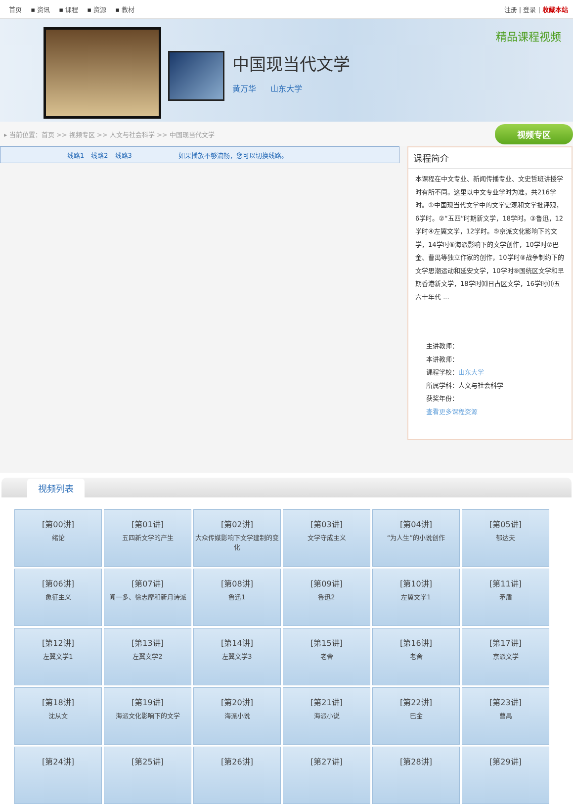首页 ▪ 资讯 ▪ 课程 ▪ 资源 ▪ 教材 注册 | 登录 | 收藏本站
中国现当代文学
黄万华 山东大学
精品课程视频
▸ 当前位置：首页 >> 视频专区 >> 人文与社会科学 >> 中国现当代文学
视频专区
线路1 线路2 线路3 如果播放不够流畅，您可以切换线路。
课程简介
本课程在中文专业、新闻传播专业、文史哲班讲授学时有所不同。这里以中文专业学时为准，共216学时。①中国现当代文学中的文学史观和文学批评观，6学时。②“五四”时期新文学，18学时。③鲁迅，12学时④左翼文学，12学时。⑤京派文化影响下的文学，14学时⑥海派影响下的文学创作，10学时⑦巴金、曹禺等独立作家的创作，10学时⑧战争制约下的文学思潮运动和延安文学，10学时⑨国统区文学和早期香港新文学，18学时⑽日占区文学，16学时⑾五六十年代 ...
主讲教师：
本讲教师：
课程学校：山东大学
所属学科：人文与社会科学
获奖年份：
查看更多课程资源
视频列表
| [第00讲] 绪论 | [第01讲] 五四新文学的产生 | [第02讲] 大众传媒影响下文学建制的变化 | [第03讲] 文学守成主义 | [第04讲] “为人生”的小说创作 | [第05讲] 郁达夫 |
| [第06讲] 象征主义 | [第07讲] 闻一多、徐志摩和新月诗派 | [第08讲] 鲁迅1 | [第09讲] 鲁迅2 | [第10讲] 左翼文学1 | [第11讲] 矛盾 |
| [第12讲] 左翼文学1 | [第13讲] 左翼文学2 | [第14讲] 左翼文学3 | [第15讲] 老舍 | [第16讲] 老舍 | [第17讲] 京派文学 |
| [第18讲] 沈从文 | [第19讲] 海派文化影响下的文学 | [第20讲] 海派小说 | [第21讲] 海派小说 | [第22讲] 巴金 | [第23讲] 曹禺 |
| [第24讲] | [第25讲] | [第26讲] | [第27讲] | [第28讲] | [第29讲] |